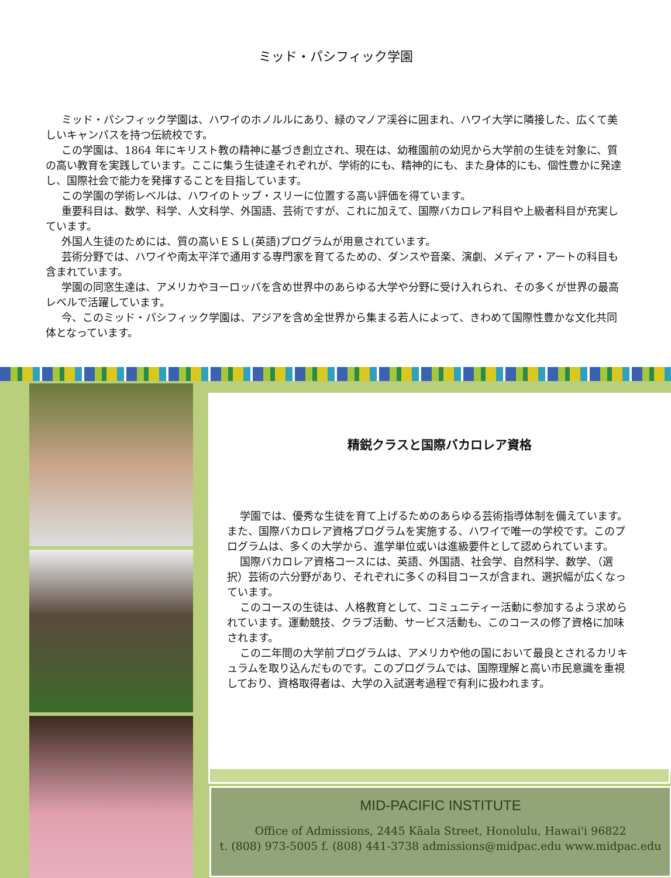ミッド・パシフィック学園
ミッド・パシフィック学園は、ハワイのホノルルにあり、緑のマノア渓谷に囲まれ、ハワイ大学に隣接した、広くて美しいキャンパスを持つ伝統校です。
この学園は、1864 年にキリスト教の精神に基づき創立され、現在は、幼稚園前の幼児から大学前の生徒を対象に、質の高い教育を実践しています。ここに集う生徒達それぞれが、学術的にも、精神的にも、また身体的にも、個性豊かに発達し、国際社会で能力を発揮することを目指しています。
この学園の学術レベルは、ハワイのトップ・スリーに位置する高い評価を得ています。
重要科目は、数学、科学、人文科学、外国語、芸術ですが、これに加えて、国際バカロレア科目や上級者科目が充実しています。
外国人生徒のためには、質の高いＥＳＬ(英語)プログラムが用意されています。
芸術分野では、ハワイや南太平洋で通用する専門家を育てるための、ダンスや音楽、演劇、メディア・アートの科目も含まれています。
学園の同窓生達は、アメリカやヨーロッパを含め世界中のあらゆる大学や分野に受け入れられ、その多くが世界の最高レベルで活躍しています。
今、このミッド・パシフィック学園は、アジアを含め全世界から集まる若人によって、きわめて国際性豊かな文化共同体となっています。
精鋭クラスと国際バカロレア資格
学園では、優秀な生徒を育て上げるためのあらゆる芸術指導体制を備えています。また、国際バカロレア資格プログラムを実施する、ハワイで唯一の学校です。このプログラムは、多くの大学から、進学単位或いは進級要件として認められています。
国際バカロレア資格コースには、英語、外国語、社会学、自然科学、数学、（選択）芸術の六分野があり、それぞれに多くの科目コースが含まれ、選択幅が広くなっています。
このコースの生徒は、人格教育として、コミュニティー活動に参加するよう求められています。運動競技、クラブ活動、サービス活動も、このコースの修了資格に加味されます。
この二年間の大学前プログラムは、アメリカや他の国において最良とされるカリキュラムを取り込んだものです。このプログラムでは、国際理解と高い市民意識を重視しており、資格取得者は、大学の入試選考過程で有利に扱われます。
MID-PACIFIC INSTITUTE
Office of Admissions, 2445 Kāala Street, Honolulu, Hawai'i 96822
t. (808) 973-5005 f. (808) 441-3738 admissions@midpac.edu www.midpac.edu